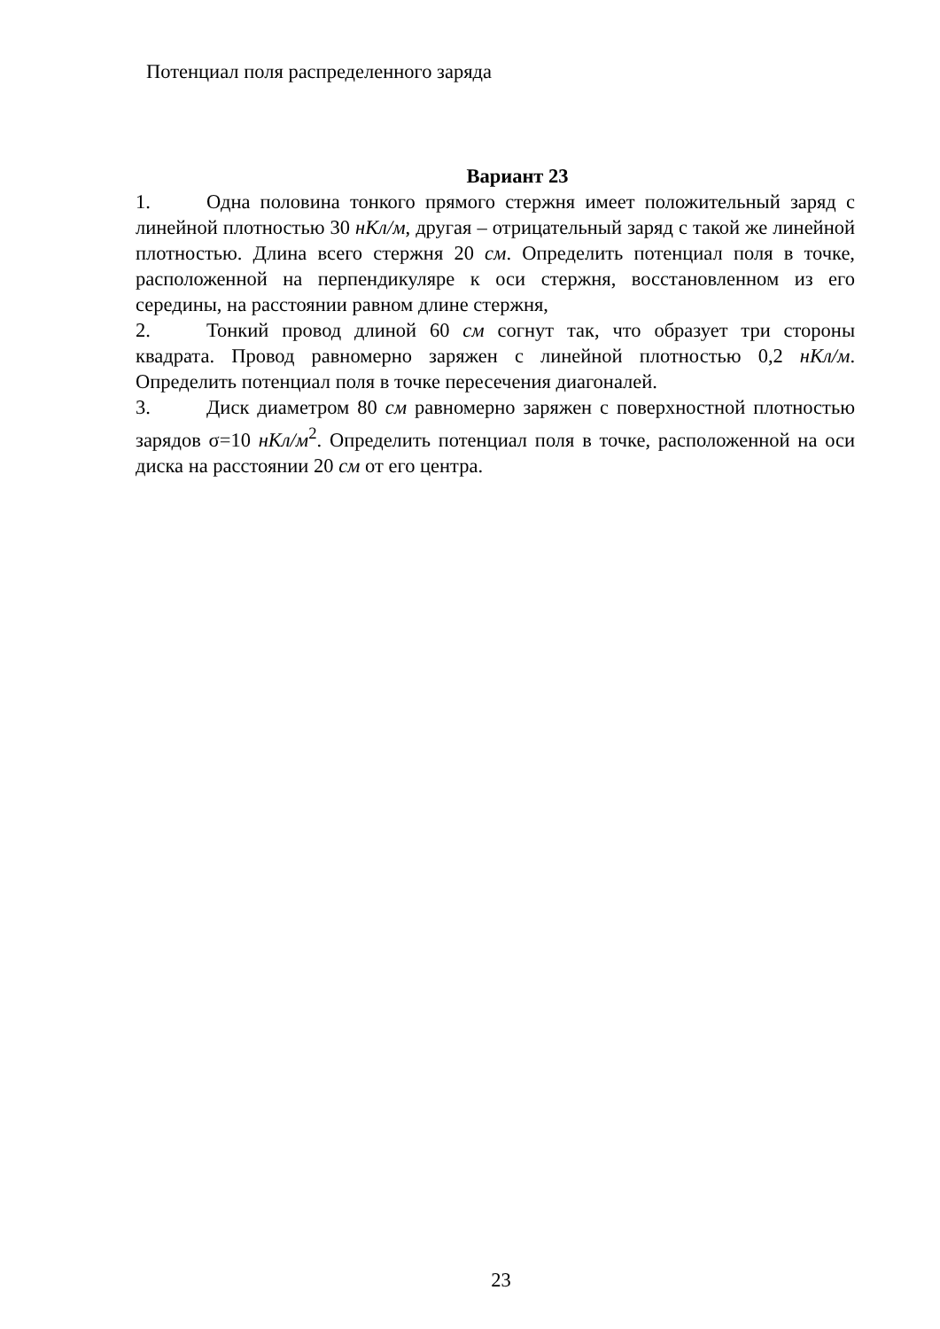Потенциал поля распределенного заряда
Вариант 23
1. Одна половина тонкого прямого стержня имеет положительный заряд с линейной плотностью 30 нКл/м, другая – отрицательный заряд с такой же линейной плотностью. Длина всего стержня 20 см. Определить потенциал поля в точке, расположенной на перпендикуляре к оси стержня, восстановленном из его середины, на расстоянии равном длине стержня,
2. Тонкий провод длиной 60 см согнут так, что образует три стороны квадрата. Провод равномерно заряжен с линейной плотностью 0,2 нКл/м. Определить потенциал поля в точке пересечения диагоналей.
3. Диск диаметром 80 см равномерно заряжен с поверхностной плотностью зарядов σ=10 нКл/м<sup>2</sup>. Определить потенциал поля в точке, расположенной на оси диска на расстоянии 20 см от его центра.
23